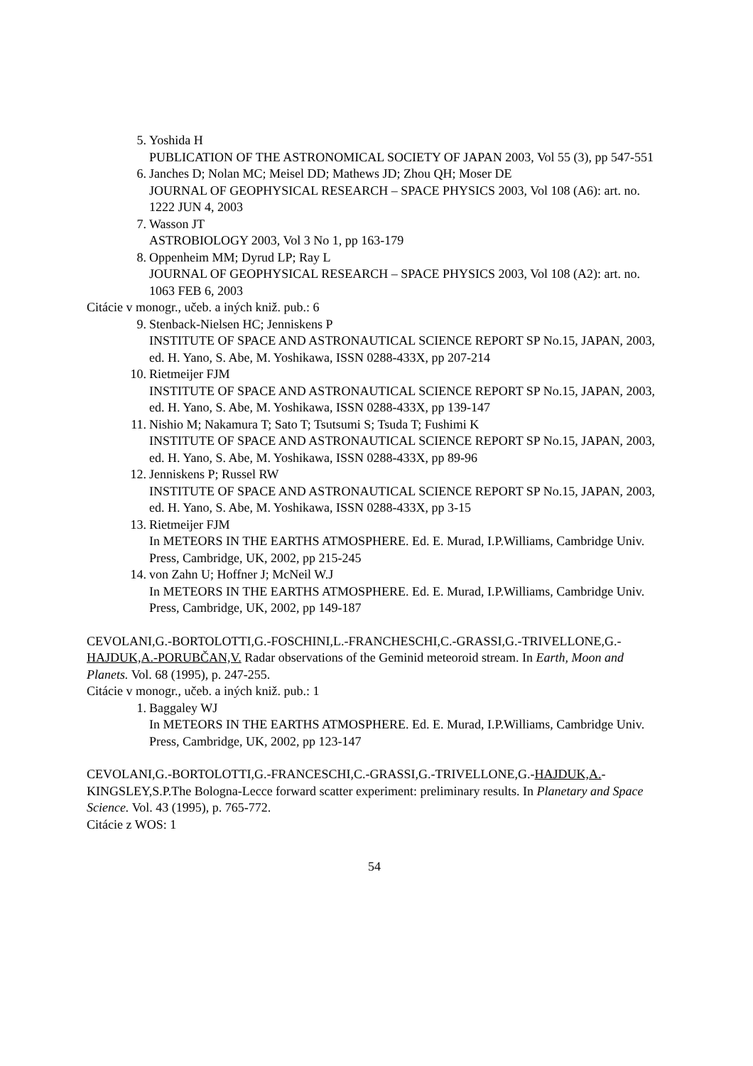5.
Yoshida H
PUBLICATION OF THE ASTRONOMICAL SOCIETY OF JAPAN 2003, Vol 55 (3), pp 547-551
6.
Janches D; Nolan MC; Meisel DD; Mathews JD; Zhou QH; Moser DE
JOURNAL OF GEOPHYSICAL RESEARCH – SPACE PHYSICS 2003, Vol 108 (A6): art. no. 1222 JUN 4, 2003
7.
Wasson JT
ASTROBIOLOGY 2003, Vol 3 No 1, pp 163-179
8.
Oppenheim MM; Dyrud LP; Ray L
JOURNAL OF GEOPHYSICAL RESEARCH – SPACE PHYSICS 2003, Vol 108 (A2): art. no. 1063 FEB 6, 2003
Citácie v monogr., učeb. a iných kniž. pub.: 6
9.
Stenback-Nielsen HC; Jenniskens P
INSTITUTE OF SPACE AND ASTRONAUTICAL SCIENCE REPORT SP No.15, JAPAN, 2003, ed. H. Yano, S. Abe, M. Yoshikawa, ISSN 0288-433X, pp 207-214
10.
Rietmeijer FJM
INSTITUTE OF SPACE AND ASTRONAUTICAL SCIENCE REPORT SP No.15, JAPAN, 2003, ed. H. Yano, S. Abe, M. Yoshikawa, ISSN 0288-433X, pp 139-147
11.
Nishio M; Nakamura T; Sato T; Tsutsumi S; Tsuda T; Fushimi K
INSTITUTE OF SPACE AND ASTRONAUTICAL SCIENCE REPORT SP No.15, JAPAN, 2003, ed. H. Yano, S. Abe, M. Yoshikawa, ISSN 0288-433X, pp 89-96
12.
Jenniskens P; Russel RW
INSTITUTE OF SPACE AND ASTRONAUTICAL SCIENCE REPORT SP No.15, JAPAN, 2003, ed. H. Yano, S. Abe, M. Yoshikawa, ISSN 0288-433X, pp 3-15
13.
Rietmeijer FJM
In METEORS IN THE EARTHS ATMOSPHERE. Ed. E. Murad, I.P.Williams, Cambridge Univ. Press, Cambridge, UK, 2002, pp 215-245
14.
von Zahn U; Hoffner J; McNeil W.J
In METEORS IN THE EARTHS ATMOSPHERE. Ed. E. Murad, I.P.Williams, Cambridge Univ. Press, Cambridge, UK, 2002, pp 149-187
CEVOLANI,G.-BORTOLOTTI,G.-FOSCHINI,L.-FRANCHESCHI,C.-GRASSI,G.-TRIVELLONE,G.-HAJDUK,A.-PORUBČAN,V. Radar observations of the Geminid meteoroid stream. In Earth, Moon and Planets. Vol. 68 (1995), p. 247-255.
Citácie v monogr., učeb. a iných kniž. pub.: 1
1.
Baggaley WJ
In METEORS IN THE EARTHS ATMOSPHERE. Ed. E. Murad, I.P.Williams, Cambridge Univ. Press, Cambridge, UK, 2002, pp 123-147
CEVOLANI,G.-BORTOLOTTI,G.-FRANCESCHI,C.-GRASSI,G.-TRIVELLONE,G.-HAJDUK,A.-KINGSLEY,S.P.The Bologna-Lecce forward scatter experiment: preliminary results. In Planetary and Space Science. Vol. 43 (1995), p. 765-772.
Citácie z WOS: 1
54